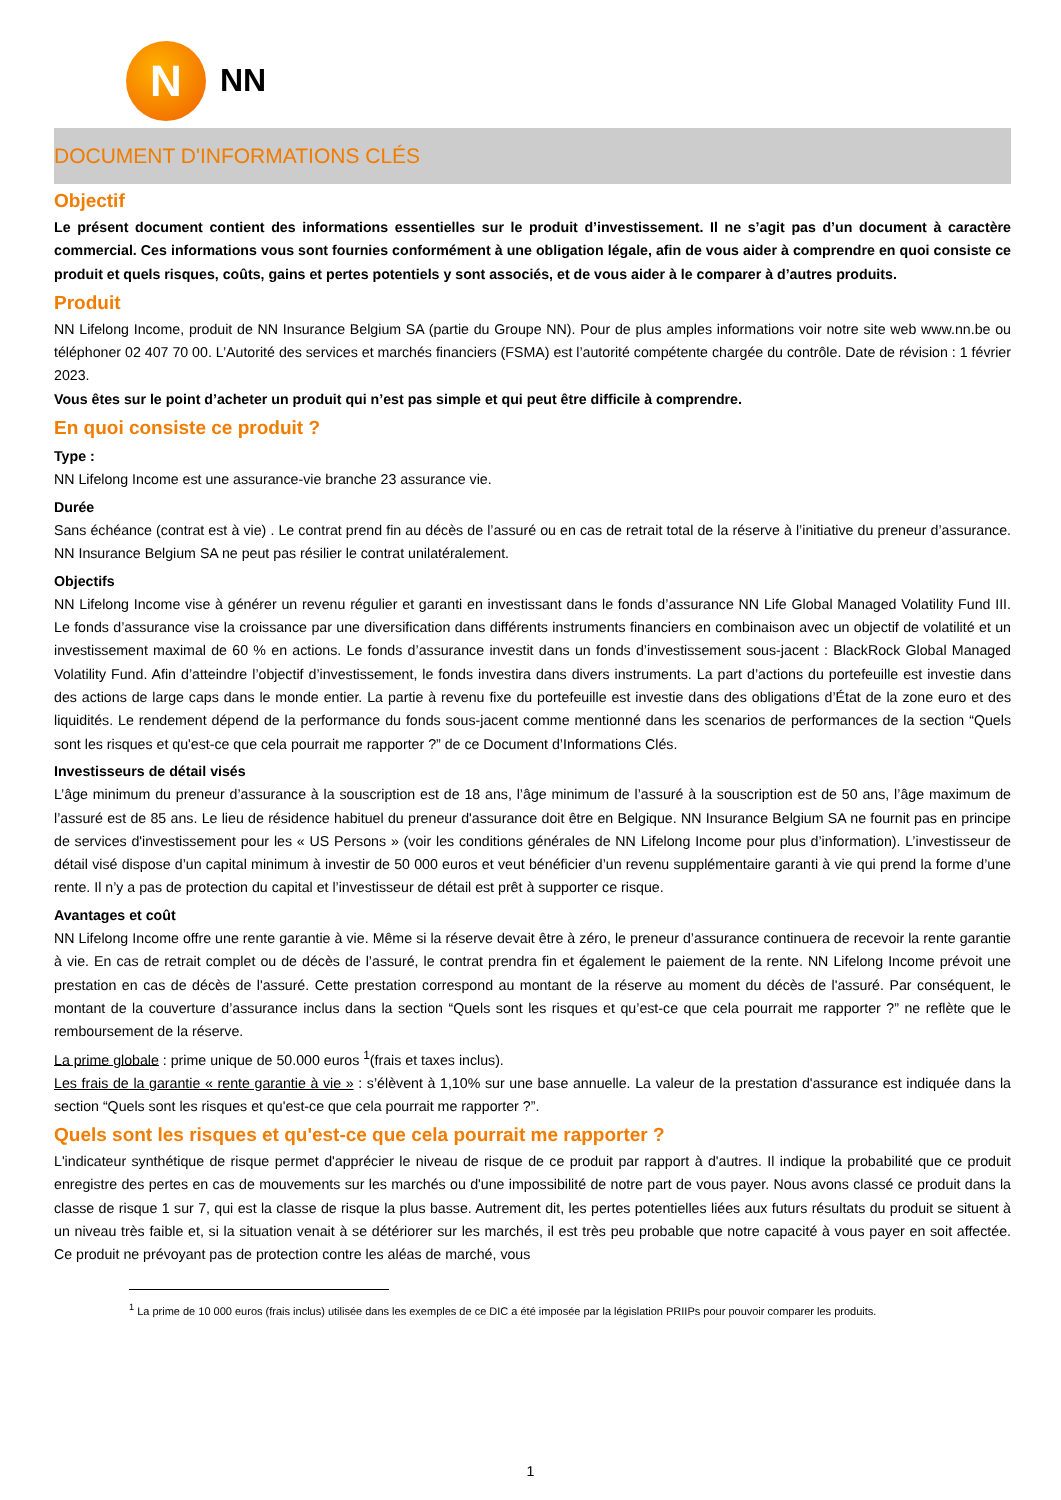N
NN
DOCUMENT D'INFORMATIONS CLÉS
Objectif
Le présent document contient des informations essentielles sur le produit d’investissement. Il ne s’agit pas d’un document à caractère commercial. Ces informations vous sont fournies conformément à une obligation légale, afin de vous aider à comprendre en quoi consiste ce produit et quels risques, coûts, gains et pertes potentiels y sont associés, et de vous aider à le comparer à d’autres produits.
Produit
NN Lifelong Income, produit de NN Insurance Belgium SA (partie du Groupe NN). Pour de plus amples informations voir notre site web www.nn.be ou téléphoner 02 407 70 00. L’Autorité des services et marchés financiers (FSMA) est l’autorité compétente chargée du contrôle. Date de révision : 1 février 2023.
Vous êtes sur le point d’acheter un produit qui n’est pas simple et qui peut être difficile à comprendre.
En quoi consiste ce produit ?
Type :
NN Lifelong Income est une assurance-vie branche 23 assurance vie.
Durée
Sans échéance (contrat est à vie) . Le contrat prend fin au décès de l’assuré ou en cas de retrait total de la réserve à l’initiative du preneur d’assurance. NN Insurance Belgium SA ne peut pas résilier le contrat unilatéralement.
Objectifs
NN Lifelong Income vise à générer un revenu régulier et garanti en investissant dans le fonds d’assurance NN Life Global Managed Volatility Fund III. Le fonds d’assurance vise la croissance par une diversification dans différents instruments financiers en combinaison avec un objectif de volatilité et un investissement maximal de 60 % en actions. Le fonds d’assurance investit dans un fonds d’investissement sous-jacent : BlackRock Global Managed Volatility Fund. Afin d’atteindre l’objectif d’investissement, le fonds investira dans divers instruments. La part d’actions du portefeuille est investie dans des actions de large caps dans le monde entier. La partie à revenu fixe du portefeuille est investie dans des obligations d’État de la zone euro et des liquidités. Le rendement dépend de la performance du fonds sous-jacent comme mentionné dans les scenarios de performances de la section “Quels sont les risques et qu'est-ce que cela pourrait me rapporter ?” de ce Document d’Informations Clés.
Investisseurs de détail visés
L’âge minimum du preneur d’assurance à la souscription est de 18 ans, l’âge minimum de l’assuré à la souscription est de 50 ans, l’âge maximum de l’assuré est de 85 ans. Le lieu de résidence habituel du preneur d'assurance doit être en Belgique. NN Insurance Belgium SA ne fournit pas en principe de services d'investissement pour les « US Persons » (voir les conditions générales de NN Lifelong Income pour plus d’information). L’investisseur de détail visé dispose d’un capital minimum à investir de 50 000 euros et veut bénéficier d’un revenu supplémentaire garanti à vie qui prend la forme d’une rente. Il n’y a pas de protection du capital et l’investisseur de détail est prêt à supporter ce risque.
Avantages et coût
NN Lifelong Income offre une rente garantie à vie. Même si la réserve devait être à zéro, le preneur d’assurance continuera de recevoir la rente garantie à vie. En cas de retrait complet ou de décès de l’assuré, le contrat prendra fin et également le paiement de la rente. NN Lifelong Income prévoit une prestation en cas de décès de l'assuré. Cette prestation correspond au montant de la réserve au moment du décès de l'assuré. Par conséquent, le montant de la couverture d’assurance inclus dans la section “Quels sont les risques et qu’est-ce que cela pourrait me rapporter ?” ne reflète que le remboursement de la réserve.
La prime globale : prime unique de 50.000 euros <sup>1</sup>(frais et taxes inclus).
Les frais de la garantie « rente garantie à vie » : s’élèvent à 1,10% sur une base annuelle. La valeur de la prestation d'assurance est indiquée dans la section “Quels sont les risques et qu'est-ce que cela pourrait me rapporter ?”.
Quels sont les risques et qu'est-ce que cela pourrait me rapporter ?
L'indicateur synthétique de risque permet d'apprécier le niveau de risque de ce produit par rapport à d'autres. Il indique la probabilité que ce produit enregistre des pertes en cas de mouvements sur les marchés ou d'une impossibilité de notre part de vous payer. Nous avons classé ce produit dans la classe de risque 1 sur 7, qui est la classe de risque la plus basse. Autrement dit, les pertes potentielles liées aux futurs résultats du produit se situent à un niveau très faible et, si la situation venait à se détériorer sur les marchés, il est très peu probable que notre capacité à vous payer en soit affectée. Ce produit ne prévoyant pas de protection contre les aléas de marché, vous
<sup>1</sup> La prime de 10 000 euros (frais inclus) utilisée dans les exemples de ce DIC a été imposée par la législation PRIIPs pour pouvoir comparer les produits.
1